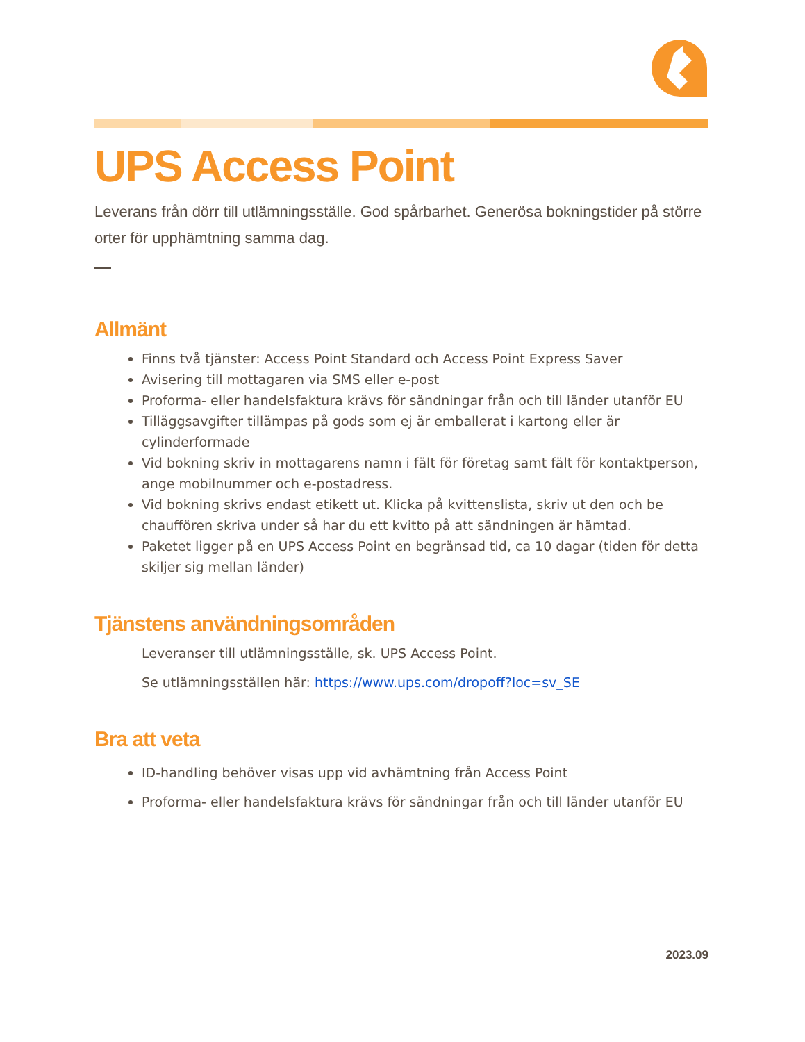UPS Access Point
Leverans från dörr till utlämningsställe. God spårbarhet. Generösa bokningstider på större orter för upphämtning samma dag.
Allmänt
Finns två tjänster: Access Point Standard och Access Point Express Saver
Avisering till mottagaren via SMS eller e-post
Proforma- eller handelsfaktura krävs för sändningar från och till länder utanför EU
Tilläggsavgifter tillämpas på gods som ej är emballerat i kartong eller är cylinderformade
Vid bokning skriv in mottagarens namn i fält för företag samt fält för kontaktperson, ange mobilnummer och e-postadress.
Vid bokning skrivs endast etikett ut. Klicka på kvittenslista, skriv ut den och be chauffören skriva under så har du ett kvitto på att sändningen är hämtad.
Paketet ligger på en UPS Access Point en begränsad tid, ca 10 dagar (tiden för detta skiljer sig mellan länder)
Tjänstens användningsområden
Leveranser till utlämningsställe, sk. UPS Access Point.
Se utlämningsställen här: https://www.ups.com/dropoff?loc=sv_SE
Bra att veta
ID-handling behöver visas upp vid avhämtning från Access Point
Proforma- eller handelsfaktura krävs för sändningar från och till länder utanför EU
2023.09